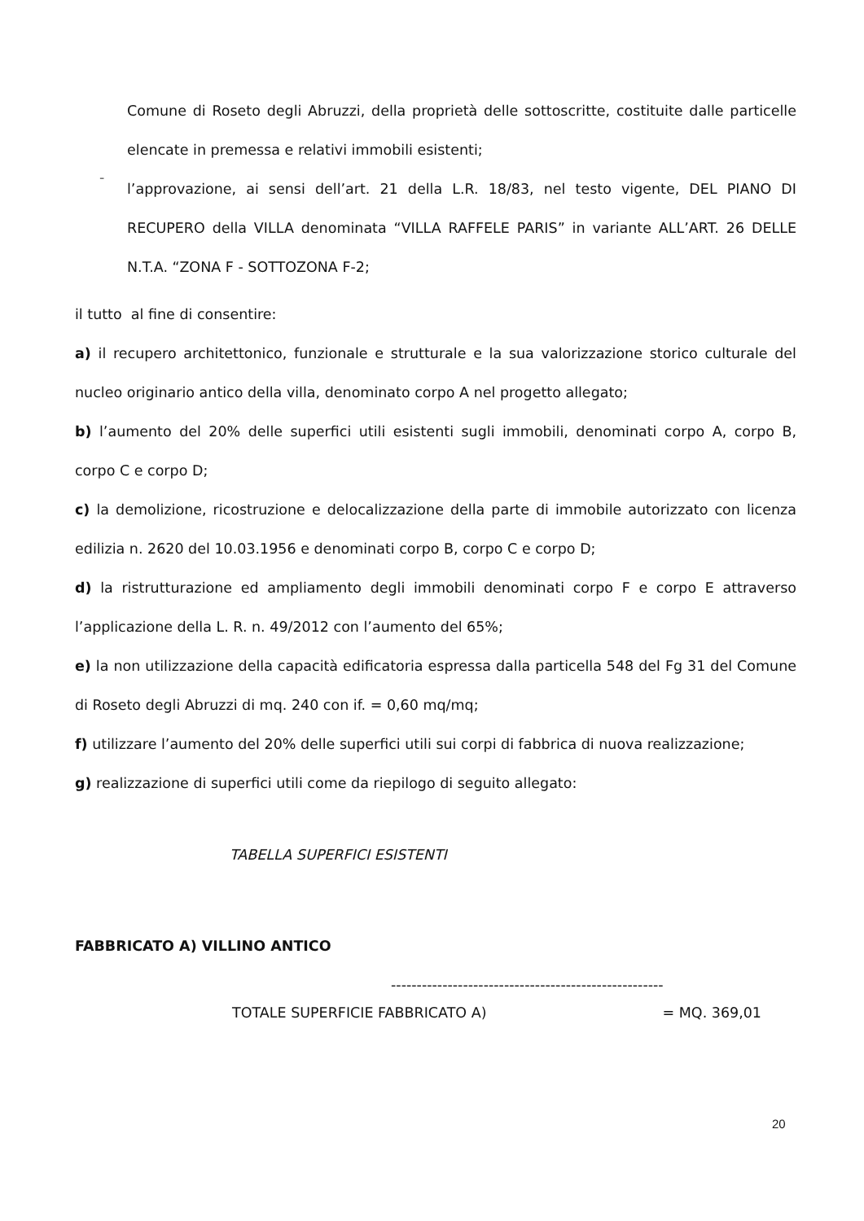Comune di Roseto degli Abruzzi, della proprietà delle sottoscritte, costituite dalle particelle elencate in premessa e relativi immobili esistenti;
-
l’approvazione, ai sensi dell’art. 21 della L.R. 18/83, nel testo vigente, DEL PIANO DI RECUPERO della VILLA denominata “VILLA RAFFELE PARIS” in variante ALL’ART. 26 DELLE N.T.A. “ZONA F - SOTTOZONA F-2;
il tutto al fine di consentire:
a) il recupero architettonico, funzionale e strutturale e la sua valorizzazione storico culturale del nucleo originario antico della villa, denominato corpo A nel progetto allegato;
b) l’aumento del 20% delle superfici utili esistenti sugli immobili, denominati corpo A, corpo B, corpo C e corpo D;
c) la demolizione, ricostruzione e delocalizzazione della parte di immobile autorizzato con licenza edilizia n. 2620 del 10.03.1956 e denominati corpo B, corpo C e corpo D;
d) la ristrutturazione ed ampliamento degli immobili denominati corpo F e corpo E attraverso l’applicazione della L. R. n. 49/2012 con l’aumento del 65%;
e) la non utilizzazione della capacità edificatoria espressa dalla particella 548 del Fg 31 del Comune di Roseto degli Abruzzi di mq. 240 con if. = 0,60 mq/mq;
f) utilizzare l’aumento del 20% delle superfici utili sui corpi di fabbrica di nuova realizzazione;
g) realizzazione di superfici utili come da riepilogo di seguito allegato:
TABELLA SUPERFICI ESISTENTI
FABBRICATO A) VILLINO ANTICO
-----------------------------------------------------
TOTALE SUPERFICIE FABBRICATO A) = MQ. 369,01
20